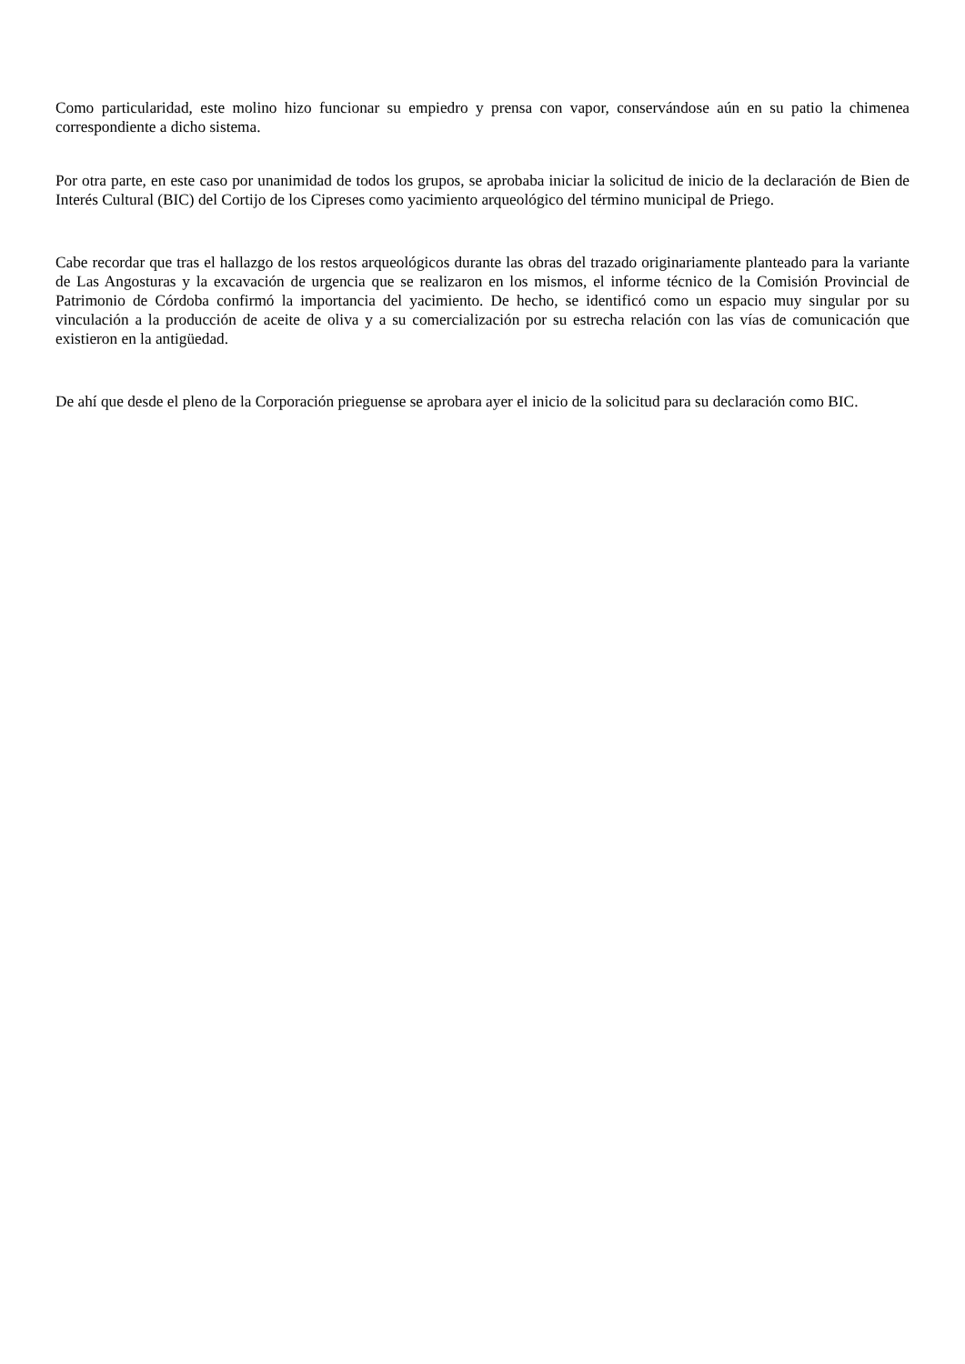Como particularidad, este molino hizo funcionar su empiedro y prensa con vapor, conservándose aún en su patio la chimenea correspondiente a dicho sistema.
Por otra parte, en este caso por unanimidad de todos los grupos, se aprobaba iniciar la solicitud de inicio de la declaración de Bien de Interés Cultural (BIC) del Cortijo de los Cipreses como yacimiento arqueológico del término municipal de Priego.
Cabe recordar que tras el hallazgo de los restos arqueológicos durante las obras del trazado originariamente planteado para la variante de Las Angosturas y la excavación de urgencia que se realizaron en los mismos, el informe técnico de la Comisión Provincial de Patrimonio de Córdoba confirmó la importancia del yacimiento. De hecho, se identificó como un espacio muy singular por su vinculación a la producción de aceite de oliva y a su comercialización por su estrecha relación con las vías de comunicación que existieron en la antigüedad.
De ahí que desde el pleno de la Corporación prieguense se aprobara ayer el inicio de la solicitud para su declaración como BIC.